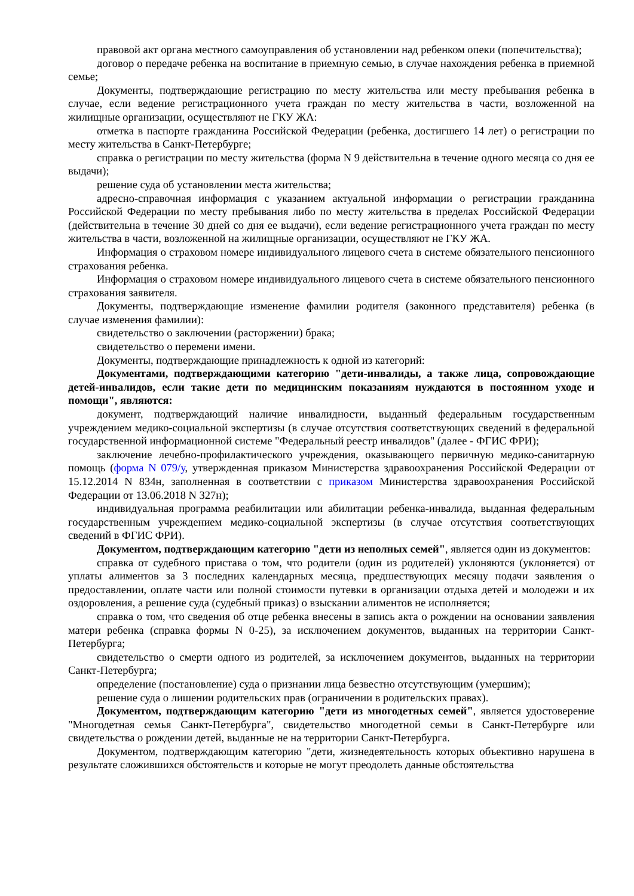правовой акт органа местного самоуправления об установлении над ребенком опеки (попечительства);
договор о передаче ребенка на воспитание в приемную семью, в случае нахождения ребенка в приемной семье;
Документы, подтверждающие регистрацию по месту жительства или месту пребывания ребенка в случае, если ведение регистрационного учета граждан по месту жительства в части, возложенной на жилищные организации, осуществляют не ГКУ ЖА:
отметка в паспорте гражданина Российской Федерации (ребенка, достигшего 14 лет) о регистрации по месту жительства в Санкт-Петербурге;
справка о регистрации по месту жительства (форма N 9 действительна в течение одного месяца со дня ее выдачи);
решение суда об установлении места жительства;
адресно-справочная информация с указанием актуальной информации о регистрации гражданина Российской Федерации по месту пребывания либо по месту жительства в пределах Российской Федерации (действительна в течение 30 дней со дня ее выдачи), если ведение регистрационного учета граждан по месту жительства в части, возложенной на жилищные организации, осуществляют не ГКУ ЖА.
Информация о страховом номере индивидуального лицевого счета в системе обязательного пенсионного страхования ребенка.
Информация о страховом номере индивидуального лицевого счета в системе обязательного пенсионного страхования заявителя.
Документы, подтверждающие изменение фамилии родителя (законного представителя) ребенка (в случае изменения фамилии):
свидетельство о заключении (расторжении) брака;
свидетельство о перемени имени.
Документы, подтверждающие принадлежность к одной из категорий:
Документами, подтверждающими категорию "дети-инвалиды, а также лица, сопровождающие детей-инвалидов, если такие дети по медицинским показаниям нуждаются в постоянном уходе и помощи", являются:
документ, подтверждающий наличие инвалидности, выданный федеральным государственным учреждением медико-социальной экспертизы (в случае отсутствия соответствующих сведений в федеральной государственной информационной системе "Федеральный реестр инвалидов" (далее - ФГИС ФРИ);
заключение лечебно-профилактического учреждения, оказывающего первичную медико-санитарную помощь (форма N 079/у, утвержденная приказом Министерства здравоохранения Российской Федерации от 15.12.2014 N 834н, заполненная в соответствии с приказом Министерства здравоохранения Российской Федерации от 13.06.2018 N 327н);
индивидуальная программа реабилитации или абилитации ребенка-инвалида, выданная федеральным государственным учреждением медико-социальной экспертизы (в случае отсутствия соответствующих сведений в ФГИС ФРИ).
Документом, подтверждающим категорию "дети из неполных семей", является один из документов:
справка от судебного пристава о том, что родители (один из родителей) уклоняются (уклоняется) от уплаты алиментов за 3 последних календарных месяца, предшествующих месяцу подачи заявления о предоставлении, оплате части или полной стоимости путевки в организации отдыха детей и молодежи и их оздоровления, а решение суда (судебный приказ) о взыскании алиментов не исполняется;
справка о том, что сведения об отце ребенка внесены в запись акта о рождении на основании заявления матери ребенка (справка формы N 0-25), за исключением документов, выданных на территории Санкт-Петербурга;
свидетельство о смерти одного из родителей, за исключением документов, выданных на территории Санкт-Петербурга;
определение (постановление) суда о признании лица безвестно отсутствующим (умершим);
решение суда о лишении родительских прав (ограничении в родительских правах).
Документом, подтверждающим категорию "дети из многодетных семей", является удостоверение "Многодетная семья Санкт-Петербурга", свидетельство многодетной семьи в Санкт-Петербурге или свидетельства о рождении детей, выданные не на территории Санкт-Петербурга.
Документом, подтверждающим категорию "дети, жизнедеятельность которых объективно нарушена в результате сложившихся обстоятельств и которые не могут преодолеть данные обстоятельства